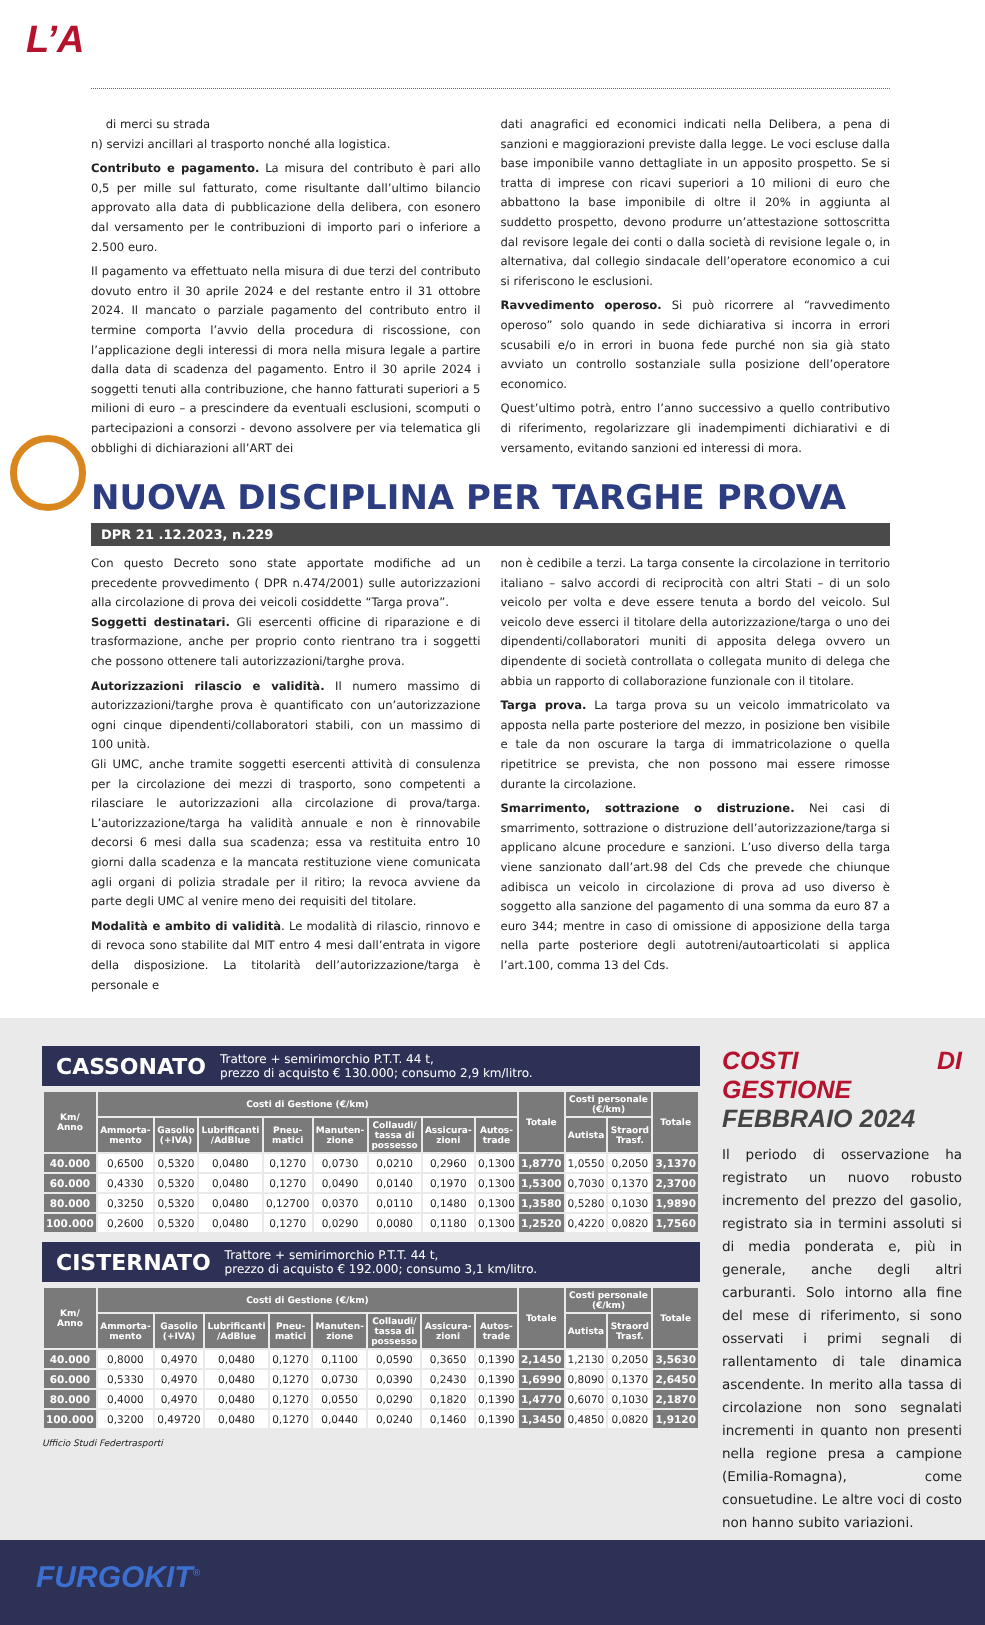L’A
di merci su strada
n) servizi ancillari al trasporto nonché alla logistica.
Contributo e pagamento. La misura del contributo è pari allo 0,5 per mille sul fatturato, come risultante dall’ultimo bilancio approvato alla data di pubblicazione della delibera, con esonero dal versamento per le contribuzioni di importo pari o inferiore a 2.500 euro.
Il pagamento va effettuato nella misura di due terzi del contributo dovuto entro il 30 aprile 2024 e del restante entro il 31 ottobre 2024. Il mancato o parziale pagamento del contributo entro il termine comporta l’avvio della procedura di riscossione, con l’applicazione degli interessi di mora nella misura legale a partire dalla data di scadenza del pagamento. Entro il 30 aprile 2024 i soggetti tenuti alla contribuzione, che hanno fatturati superiori a 5 milioni di euro – a prescindere da eventuali esclusioni, scomputi o partecipazioni a consorzi - devono assolvere per via telematica gli obblighi di dichiarazioni all’ART dei
dati anagrafici ed economici indicati nella Delibera, a pena di sanzioni e maggiorazioni previste dalla legge. Le voci escluse dalla base imponibile vanno dettagliate in un apposito prospetto. Se si tratta di imprese con ricavi superiori a 10 milioni di euro che abbattono la base imponibile di oltre il 20% in aggiunta al suddetto prospetto, devono produrre un’attestazione sottoscritta dal revisore legale dei conti o dalla società di revisione legale o, in alternativa, dal collegio sindacale dell’operatore economico a cui si riferiscono le esclusioni.
Ravvedimento operoso. Si può ricorrere al “ravvedimento operoso” solo quando in sede dichiarativa si incorra in errori scusabili e/o in errori in buona fede purché non sia già stato avviato un controllo sostanziale sulla posizione dell’operatore economico.
Quest’ultimo potrà, entro l’anno successivo a quello contributivo di riferimento, regolarizzare gli inadempimenti dichiarativi e di versamento, evitando sanzioni ed interessi di mora.
NUOVA DISCIPLINA PER TARGHE PROVA
DPR 21 .12.2023, n.229
Con questo Decreto sono state apportate modifiche ad un precedente provvedimento ( DPR n.474/2001) sulle autorizzazioni alla circolazione di prova dei veicoli cosiddette “Targa prova”.
Soggetti destinatari. Gli esercenti officine di riparazione e di trasformazione, anche per proprio conto rientrano tra i soggetti che possono ottenere tali autorizzazioni/targhe prova.
Autorizzazioni rilascio e validità. Il numero massimo di autorizzazioni/targhe prova è quantificato con un’autorizzazione ogni cinque dipendenti/collaboratori stabili, con un massimo di 100 unità.
Gli UMC, anche tramite soggetti esercenti attività di consulenza per la circolazione dei mezzi di trasporto, sono competenti a rilasciare le autorizzazioni alla circolazione di prova/targa. L’autorizzazione/targa ha validità annuale e non è rinnovabile decorsi 6 mesi dalla sua scadenza; essa va restituita entro 10 giorni dalla scadenza e la mancata restituzione viene comunicata agli organi di polizia stradale per il ritiro; la revoca avviene da parte degli UMC al venire meno dei requisiti del titolare.
Modalità e ambito di validità. Le modalità di rilascio, rinnovo e di revoca sono stabilite dal MIT entro 4 mesi dall’entrata in vigore della disposizione. La titolarità dell’autorizzazione/targa è personale e
non è cedibile a terzi. La targa consente la circolazione in territorio italiano – salvo accordi di reciprocità con altri Stati – di un solo veicolo per volta e deve essere tenuta a bordo del veicolo. Sul veicolo deve esserci il titolare della autorizzazione/targa o uno dei dipendenti/collaboratori muniti di apposita delega ovvero un dipendente di società controllata o collegata munito di delega che abbia un rapporto di collaborazione funzionale con il titolare.
Targa prova. La targa prova su un veicolo immatricolato va apposta nella parte posteriore del mezzo, in posizione ben visibile e tale da non oscurare la targa di immatricolazione o quella ripetitrice se prevista, che non possono mai essere rimosse durante la circolazione.
Smarrimento, sottrazione o distruzione. Nei casi di smarrimento, sottrazione o distruzione dell’autorizzazione/targa si applicano alcune procedure e sanzioni. L’uso diverso della targa viene sanzionato dall’art.98 del Cds che prevede che chiunque adibisca un veicolo in circolazione di prova ad uso diverso è soggetto alla sanzione del pagamento di una somma da euro 87 a euro 344; mentre in caso di omissione di apposizione della targa nella parte posteriore degli autotreni/autoarticolati si applica l’art.100, comma 13 del Cds.
CASSONATO Trattore + semirimorchio P.T.T. 44 t,
prezzo di acquisto € 130.000; consumo 2,9 km/litro.
| Km/ Anno | Costi di Gestione (€/km) | | | | | | | | Totale | Costi personale (€/km) | | Totale |
| --- | --- | --- | --- | --- | --- | --- | --- | --- | --- | --- | --- | --- |
| | Ammorta-mento | Gasolio (+IVA) | Lubrificanti /AdBlue | Pneu-matici | Manuten-zione | Collaudi/ tassa di possesso | Assicura-zioni | Autos-trade | | Autista | Straord Trasf. | |
| 40.000 | 0,6500 | 0,5320 | 0,0480 | 0,1270 | 0,0730 | 0,0210 | 0,2960 | 0,1300 | 1,8770 | 1,0550 | 0,2050 | 3,1370 |
| 60.000 | 0,4330 | 0,5320 | 0,0480 | 0,1270 | 0,0490 | 0,0140 | 0,1970 | 0,1300 | 1,5300 | 0,7030 | 0,1370 | 2,3700 |
| 80.000 | 0,3250 | 0,5320 | 0,0480 | 0,12700 | 0,0370 | 0,0110 | 0,1480 | 0,1300 | 1,3580 | 0,5280 | 0,1030 | 1,9890 |
| 100.000 | 0,2600 | 0,5320 | 0,0480 | 0,1270 | 0,0290 | 0,0080 | 0,1180 | 0,1300 | 1,2520 | 0,4220 | 0,0820 | 1,7560 |
CISTERNATO Trattore + semirimorchio P.T.T. 44 t,
prezzo di acquisto € 192.000; consumo 3,1 km/litro.
| Km/ Anno | Costi di Gestione (€/km) | | | | | | | | Totale | Costi personale (€/km) | | Totale |
| --- | --- | --- | --- | --- | --- | --- | --- | --- | --- | --- | --- | --- |
| | Ammorta-mento | Gasolio (+IVA) | Lubrificanti /AdBlue | Pneu-matici | Manuten-zione | Collaudi/ tassa di possesso | Assicura-zioni | Autos-trade | | Autista | Straord Trasf. | |
| 40.000 | 0,8000 | 0,4970 | 0,0480 | 0,1270 | 0,1100 | 0,0590 | 0,3650 | 0,1390 | 2,1450 | 1,2130 | 0,2050 | 3,5630 |
| 60.000 | 0,5330 | 0,4970 | 0,0480 | 0,1270 | 0,0730 | 0,0390 | 0,2430 | 0,1390 | 1,6990 | 0,8090 | 0,1370 | 2,6450 |
| 80.000 | 0,4000 | 0,4970 | 0,0480 | 0,1270 | 0,0550 | 0,0290 | 0,1820 | 0,1390 | 1,4770 | 0,6070 | 0,1030 | 2,1870 |
| 100.000 | 0,3200 | 0,49720 | 0,0480 | 0,1270 | 0,0440 | 0,0240 | 0,1460 | 0,1390 | 1,3450 | 0,4850 | 0,0820 | 1,9120 |
Ufficio Studi Federtrasporti
COSTI DI GESTIONE
FEBBRAIO 2024
Il periodo di osservazione ha registrato un nuovo robusto incremento del prezzo del gasolio, registrato sia in termini assoluti si di media ponderata e, più in generale, anche degli altri carburanti. Solo intorno alla fine del mese di riferimento, si sono osservati i primi segnali di rallentamento di tale dinamica ascendente. In merito alla tassa di circolazione non sono segnalati incrementi in quanto non presenti nella regione presa a campione (Emilia-Romagna), come consuetudine. Le altre voci di costo non hanno subito variazioni.
FURGOKIT<sup>®</sup>